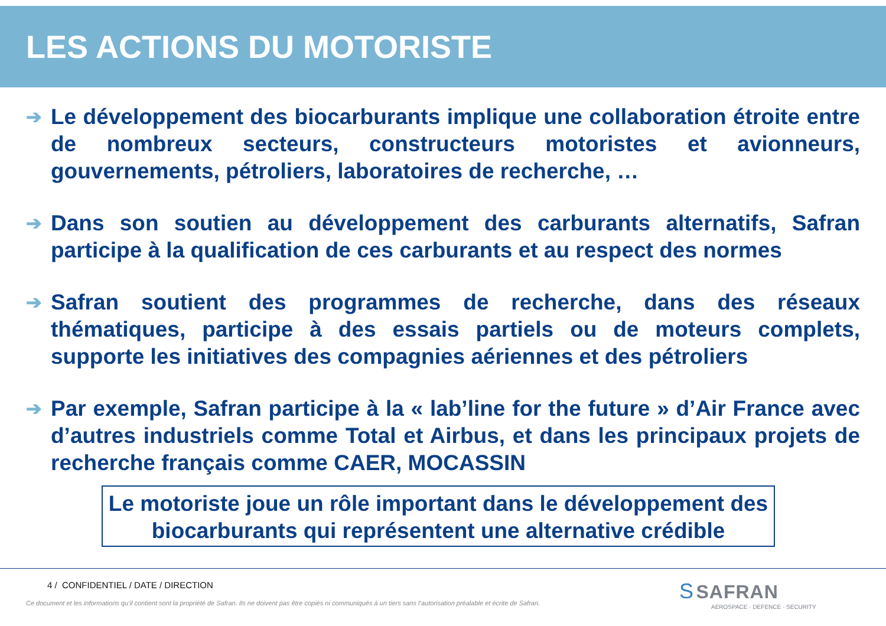LES ACTIONS DU MOTORISTE
➔ Le développement des biocarburants implique une collaboration étroite entre de nombreux secteurs, constructeurs motoristes et avionneurs, gouvernements, pétroliers, laboratoires de recherche, …
➔ Dans son soutien au développement des carburants alternatifs, Safran participe à la qualification de ces carburants et au respect des normes
➔ Safran soutient des programmes de recherche, dans des réseaux thématiques, participe à des essais partiels ou de moteurs complets, supporte les initiatives des compagnies aériennes et des pétroliers
➔ Par exemple, Safran participe à la « lab’line for the future » d’Air France avec d’autres industriels comme Total et Airbus, et dans les principaux projets de recherche français comme CAER, MOCASSIN
Le motoriste joue un rôle important dans le développement des biocarburants qui représentent une alternative crédible
4 / CONFIDENTIEL / DATE / DIRECTION
Ce document et les informations qu’il contient sont la propriété de Safran. Ils ne doivent pas être copiés ni communiqués à un tiers sans l’autorisation préalable et écrite de Safran.
S SAFRAN
AEROSPACE · DEFENCE · SECURITY